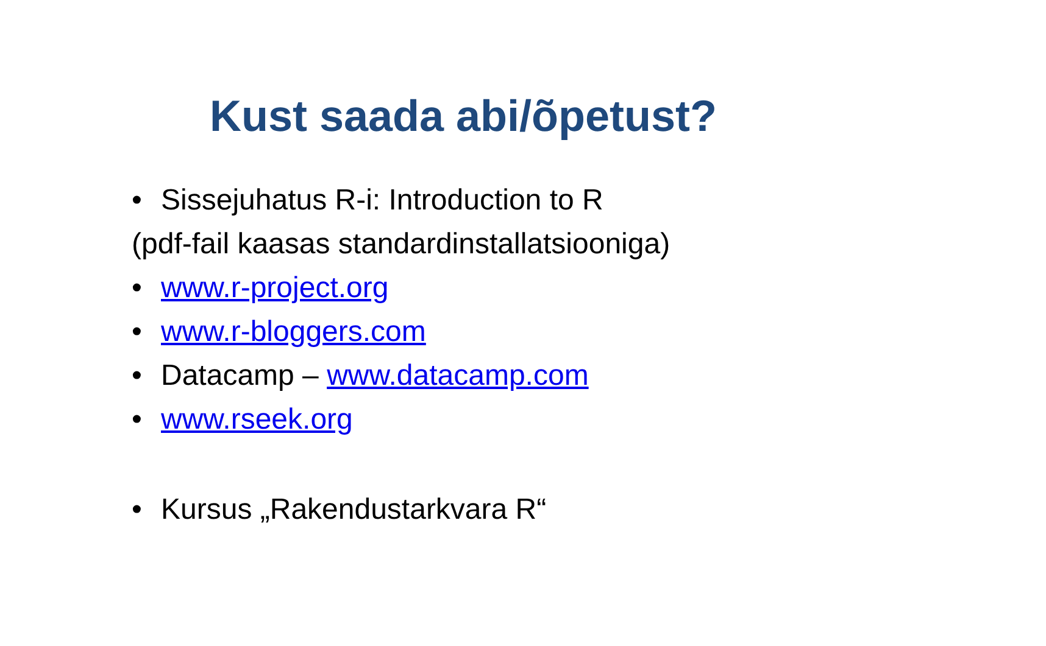Kust saada abi/õpetust?
• Sissejuhatus R-i: Introduction to R
(pdf-fail kaasas standardinstallatsiooniga)
• www.r-project.org
• www.r-bloggers.com
• Datacamp – www.datacamp.com
• www.rseek.org
• Kursus „Rakendustarkvara R“